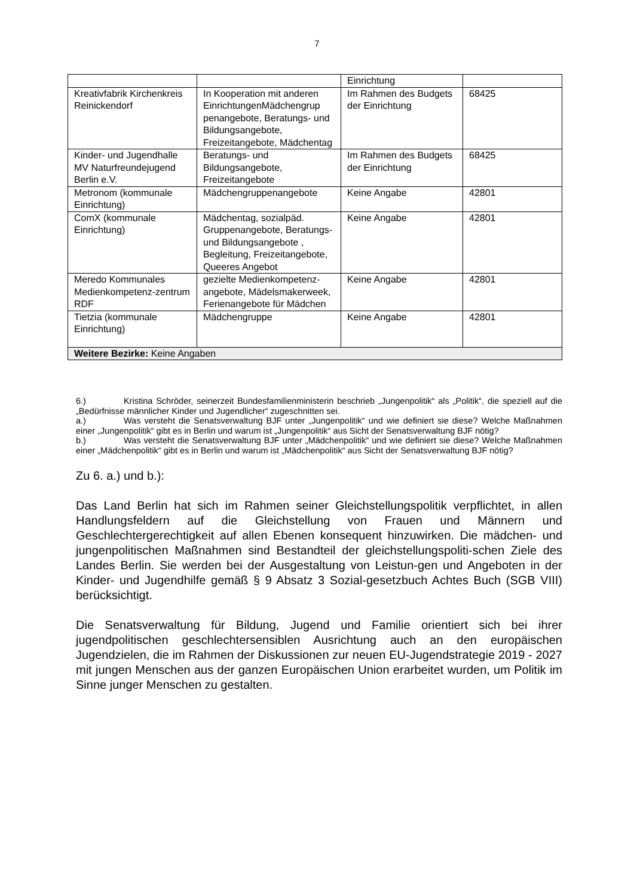7
| | | Einrichtung | |
| Kreativfabrik Kirchenkreis Reinickendorf | In Kooperation mit anderen EinrichtungenMädchengrup penangebote, Beratungs- und Bildungsangebote, Freizeitangebote, Mädchentag | Im Rahmen des Budgets der Einrichtung | 68425 |
| Kinder- und Jugendhalle MV Naturfreundejugend Berlin e.V. | Beratungs- und Bildungsangebote, Freizeitangebote | Im Rahmen des Budgets der Einrichtung | 68425 |
| Metronom (kommunale Einrichtung) | Mädchengruppenangebote | Keine Angabe | 42801 |
| ComX (kommunale Einrichtung) | Mädchentag, sozialpäd. Gruppenangebote, Beratungs- und Bildungsangebote , Begleitung, Freizeitangebote, Queeres Angebot | Keine Angabe | 42801 |
| Meredo Kommunales Medienkompetenz-zentrum RDF | gezielte Medienkompetenz-angebote, Mädelsmakerweek, Ferienangebote für Mädchen | Keine Angabe | 42801 |
| Tietzia (kommunale Einrichtung) | Mädchengruppe | Keine Angabe | 42801 |
| Weitere Bezirke: Keine Angaben | | | |
6.) Kristina Schröder, seinerzeit Bundesfamilienministerin beschrieb „Jungenpolitik“ als „Politik“, die speziell auf die „Bedürfnisse männlicher Kinder und Jugendlicher“ zugeschnitten sei.
a.) Was versteht die Senatsverwaltung BJF unter „Jungenpolitik“ und wie definiert sie diese? Welche Maßnahmen einer „Jungenpolitik“ gibt es in Berlin und warum ist „Jungenpolitik“ aus Sicht der Senatsverwaltung BJF nötig?
b.) Was versteht die Senatsverwaltung BJF unter „Mädchenpolitik“ und wie definiert sie diese? Welche Maßnahmen einer „Mädchenpolitik“ gibt es in Berlin und warum ist „Mädchenpolitik“ aus Sicht der Senatsverwaltung BJF nötig?
Zu 6. a.) und b.):
Das Land Berlin hat sich im Rahmen seiner Gleichstellungspolitik verpflichtet, in allen Handlungsfeldern auf die Gleichstellung von Frauen und Männern und Geschlechtergerechtigkeit auf allen Ebenen konsequent hinzuwirken. Die mädchen- und jungenpolitischen Maßnahmen sind Bestandteil der gleichstellungspoliti-schen Ziele des Landes Berlin. Sie werden bei der Ausgestaltung von Leistun-gen und Angeboten in der Kinder- und Jugendhilfe gemäß § 9 Absatz 3 Sozial-gesetzbuch Achtes Buch (SGB VIII) berücksichtigt.
Die Senatsverwaltung für Bildung, Jugend und Familie orientiert sich bei ihrer jugendpolitischen geschlechtersensiblen Ausrichtung auch an den europäischen Jugendzielen, die im Rahmen der Diskussionen zur neuen EU-Jugendstrategie 2019 - 2027 mit jungen Menschen aus der ganzen Europäischen Union erarbeitet wurden, um Politik im Sinne junger Menschen zu gestalten.